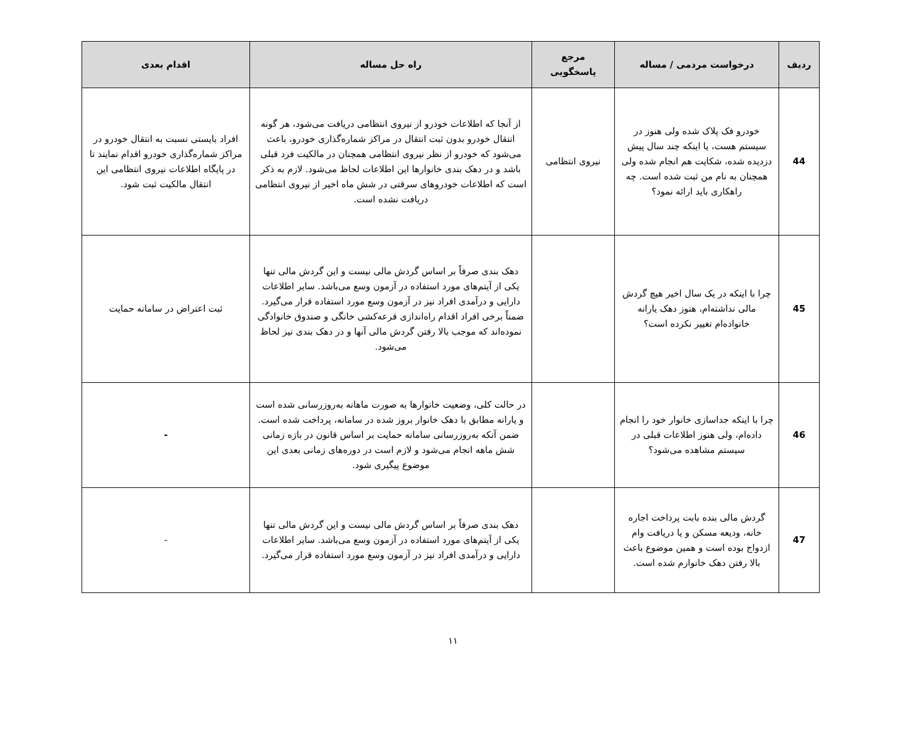| ردیف | درخواست مردمی / مساله | مرجع پاسخگویی | راه حل مساله | اقدام بعدی |
| --- | --- | --- | --- | --- |
| 44 | خودرو فک پلاک شده ولی هنوز در سیستم هست، یا اینکه چند سال پیش دزدیده شده، شکایت هم انجام شده ولی همچنان به نام من ثبت شده است. چه راهکاری باید ارائه نمود؟ | نیروی انتظامی | از آنجا که اطلاعات خودرو از نیروی انتظامی دریافت می‌شود، هر گونه انتقال خودرو بدون ثبت انتقال در مراکز شماره‌گذاری خودرو، باعث می‌شود که خودرو از نظر نیروی انتظامی همچنان در مالکیت فرد قبلی باشد و در دهک بندی خانوارها این اطلاعات لحاظ می‌شود. لازم به ذکر است که اطلاعات خودروهای سرقتی در شش ماه اخیر از نیروی انتظامی دریافت نشده است. | افراد بایستی نسبت به انتقال خودرو در مراکز شماره‌گذاری خودرو اقدام نمایند تا در پایگاه اطلاعات نیروی انتظامی این انتقال مالکیت ثبت شود. |
| 45 | چرا با اینکه در یک سال اخیر هیچ گردش مالی نداشته‌ام، هنوز دهک یارانه خانواده‌ام تغییر نکرده است؟ | | دهک بندی صرفاً بر اساس گردش مالی نیست و این گردش مالی تنها یکی از آیتم‌های مورد استفاده در آزمون وسع می‌باشد. سایر اطلاعات دارایی و درآمدی افراد نیز در آزمون وسع مورد استفاده قرار می‌گیرد. ضمناً برخی افراد اقدام راه‌اندازی قرعه‌کشی خانگی و صندوق خانوادگی نموده‌اند که موجب بالا رفتن گردش مالی آنها و در دهک بندی نیز لحاظ می‌شود. | ثبت اعتراض در سامانه حمایت |
| 46 | چرا با اینکه جداسازی خانوار خود را انجام داده‌ام، ولی هنوز اطلاعات قبلی در سیستم مشاهده می‌شود؟ | | در حالت کلی، وضعیت خانوارها به صورت ماهانه به‌روزرسانی شده است و یارانه مطابق با دهک خانوار بروز شده در سامانه، پرداخت شده است. ضمن آنکه به‌روزرسانی سامانه حمایت بر اساس قانون در بازه زمانی شش ماهه انجام می‌شود و لازم است در دوره‌های زمانی بعدی این موضوع پیگیری شود. | - |
| 47 | گردش مالی بنده بابت پرداخت اجاره خانه، ودیعه مسکن و یا دریافت وام ازدواج بوده است و همین موضوع باعث بالا رفتن دهک خانوارم شده است. | | دهک بندی صرفاً بر اساس گردش مالی نیست و این گردش مالی تنها یکی از آیتم‌های مورد استفاده در آزمون وسع می‌باشد. سایر اطلاعات دارایی و درآمدی افراد نیز در آزمون وسع مورد استفاده قرار می‌گیرد. | - |
۱۱